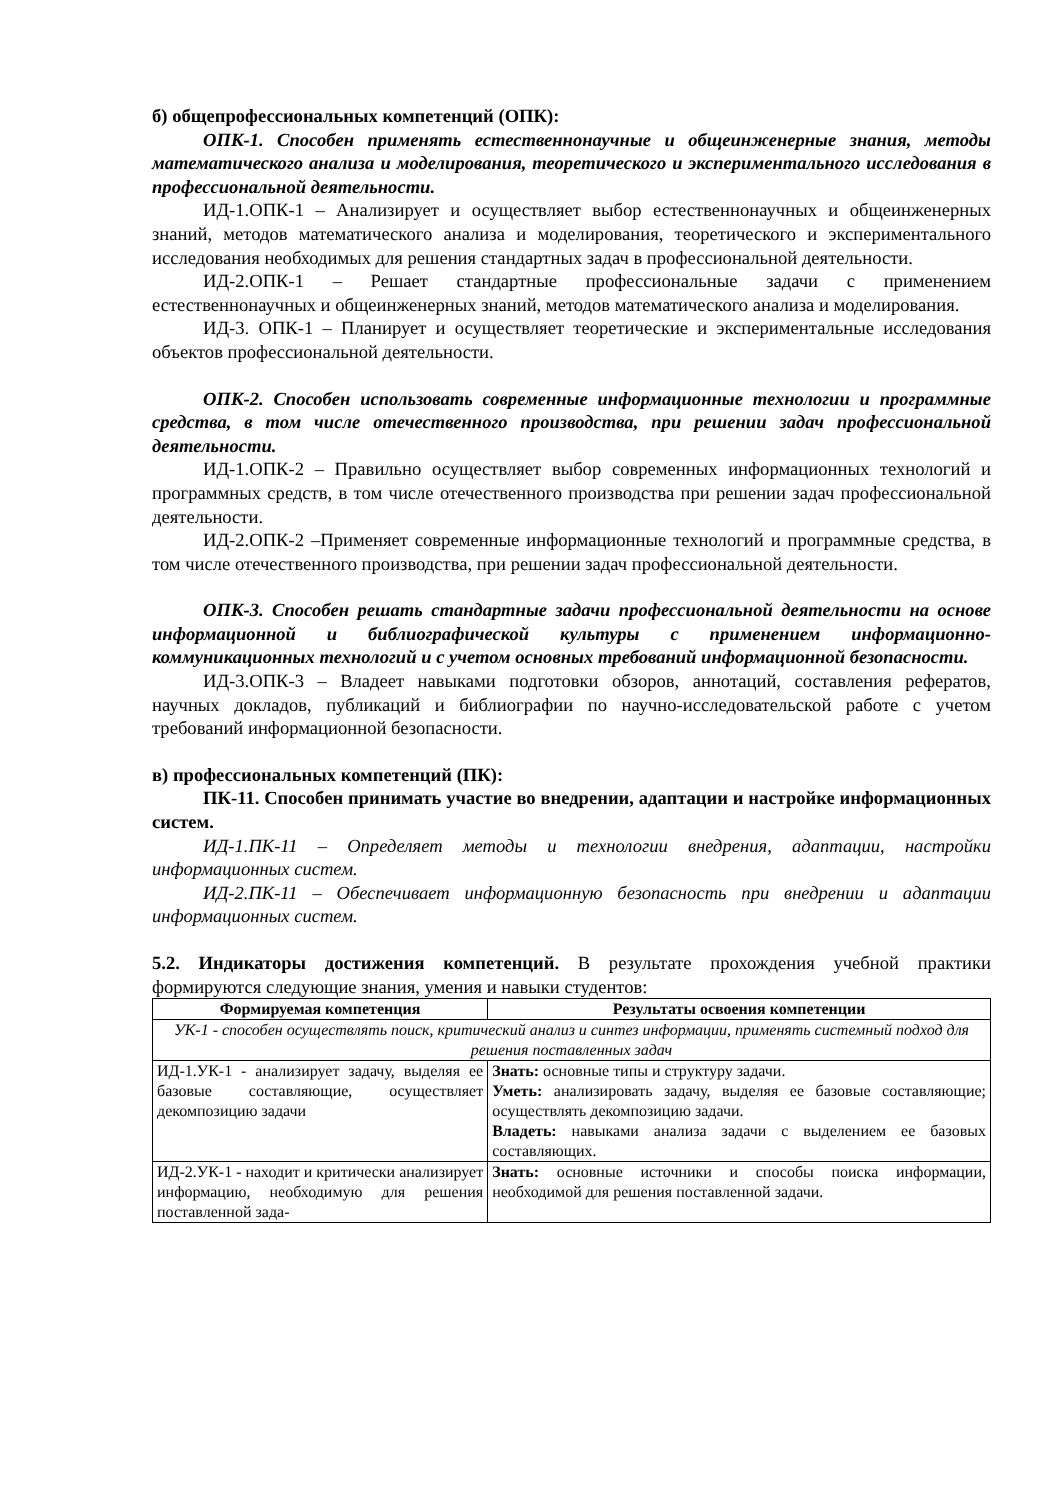б) общепрофессиональных компетенций (ОПК):
ОПК-1. Способен применять естественнонаучные и общеинженерные знания, методы математического анализа и моделирования, теоретического и экспериментального исследования в профессиональной деятельности.
ИД-1.ОПК-1 – Анализирует и осуществляет выбор естественнонаучных и общеинженерных знаний, методов математического анализа и моделирования, теоретического и экспериментального исследования необходимых для решения стандартных задач в профессиональной деятельности.
ИД-2.ОПК-1 – Решает стандартные профессиональные задачи с применением естественнонаучных и общеинженерных знаний, методов математического анализа и моделирования.
ИД-3. ОПК-1 – Планирует и осуществляет теоретические и экспериментальные исследования объектов профессиональной деятельности.
ОПК-2. Способен использовать современные информационные технологии и программные средства, в том числе отечественного производства, при решении задач профессиональной деятельности.
ИД-1.ОПК-2 – Правильно осуществляет выбор современных информационных технологий и программных средств, в том числе отечественного производства при решении задач профессиональной деятельности.
ИД-2.ОПК-2 –Применяет современные информационные технологий и программные средства, в том числе отечественного производства, при решении задач профессиональной деятельности.
ОПК-3. Способен решать стандартные задачи профессиональной деятельности на основе информационной и библиографической культуры с применением информационно-коммуникационных технологий и с учетом основных требований информационной безопасности.
ИД-3.ОПК-3 – Владеет навыками подготовки обзоров, аннотаций, составления рефератов, научных докладов, публикаций и библиографии по научно-исследовательской работе с учетом требований информационной безопасности.
в) профессиональных компетенций (ПК):
ПК-11. Способен принимать участие во внедрении, адаптации и настройке информационных систем.
ИД-1.ПК-11 – Определяет методы и технологии внедрения, адаптации, настройки информационных систем.
ИД-2.ПК-11 – Обеспечивает информационную безопасность при внедрении и адаптации информационных систем.
5.2. Индикаторы достижения компетенций. В результате прохождения учебной практики формируются следующие знания, умения и навыки студентов:
| Формируемая компетенция | Результаты освоения компетенции |
| --- | --- |
| УК-1 - способен осуществлять поиск, критический анализ и синтез информации, применять системный подход для решения поставленных задач | |
| ИД-1.УК-1 - анализирует задачу, выделяя ее базовые составляющие, осуществляет декомпозицию задачи | Знать: основные типы и структуру задачи. Уметь: анализировать задачу, выделяя ее базовые составляющие; осуществлять декомпозицию задачи. Владеть: навыками анализа задачи с выделением ее базовых составляющих. |
| ИД-2.УК-1 - находит и критически анализирует информацию, необходимую для решения поставленной зада- | Знать: основные источники и способы поиска информации, необходимой для решения поставленной задачи. |